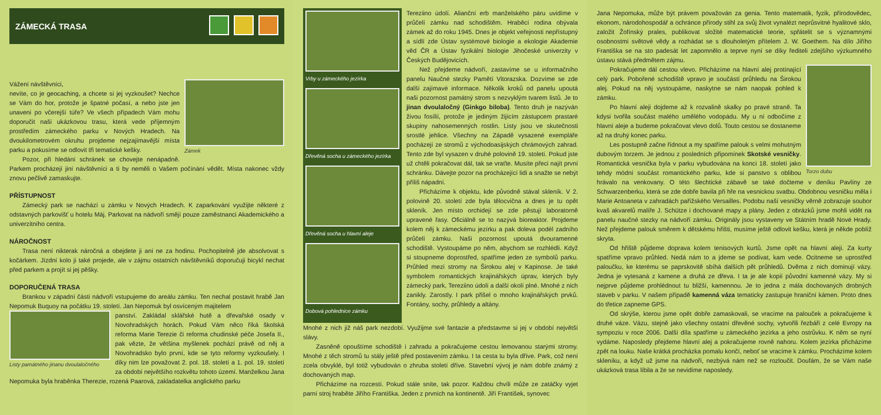ZÁMECKÁ TRASA
Zámek
Vážení návštěvníci,
nevíte, co je geocaching, a chcete si jej vyzkoušet? Nechce se Vám do hor, protože je špatné počasí, a nebo jste jen unaveni po včerejší túře? Ve všech případech Vám mohu doporučit naši ukázkovou trasu, která vede příjemným prostředím zámeckého parku v Nových Hradech. Na dvoukilometrovém okruhu projdeme nejzajímavější místa parku a pokusíme se odlovit tři tematické kešky.
Pozor, při hledání schránek se chovejte nenápadně. Parkem procházejí jiní návštěvníci a ti by neměli o Vašem počínání vědět. Místa nakonec vždy znovu pečlivě zamaskujte.
PŘÍSTUPNOST
Zámecký park se nachází u zámku v Nových Hradech. K zaparkování využijte některé z odstavných parkovišť u hotelu Máj. Parkovat na nádvoří smějí pouze zaměstnanci Akademického a univerzitního centra.
NÁROČNOST
Trasa není nikterak náročná a obejdete ji ani ne za hodinu. Pochopitelně jde absolvovat s kočárkem. Jízdní kolo ji také projede, ale v zájmu ostatních návštěvníků doporučuji bicykl nechat před parkem a projít si jej pěšky.
DOPORUČENÁ TRASA
Brankou v západní části nádvoří vstupujeme do areálu zámku. Ten nechal postavit hrabě Jan Nepomuk Buquoy na počátku 19. století. Jan Nepomuk byl osvíceným majitelem
Listy památného jinanu dvoulaločného
panství. Zakládal sklářské hutě a dřevařské osady v Novohradských horách. Pokud Vám něco říká školská reforma Marie Terezie či reforma chudinské péče Josefa II., pak vězte, že většina myšlenek pochází právě od něj a Novohradsko bylo první, kde se tyto reformy vyzkoušely. I díky nim lze považovat 2. pol. 18. století a 1. pol. 19. století za období největšího rozkvětu tohoto území. Manželkou Jana Nepomuka byla hraběnka Therezie, rozená Paarová, zakladatelka anglického parku
Vrby u zámeckého jezírka
Dřevěná socha u zámeckého jezírka
Dřevěná socha u hlavní aleje
Dobová pohlednice zámku
Tereziino údolí. Alianční erb manželského páru uvidíme v průčelí zámku nad schodištěm. Hraběcí rodina obývala zámek až do roku 1945. Dnes je objekt veřejnosti nepřístupný a sídlí zde Ústav systémové biologie a ekologie Akademie věd ČR a Ústav fyzikální biologie Jihočeské univerzity v Českých Budějovicích.
Než přejdeme nádvoří, zastavíme se u informačního panelu Naučné stezky Pamětí Vitorazska. Dozvíme se zde další zajímavé informace. Několik kroků od panelu upoutá naši pozornost památný strom s nezvyklým tvarem listů. Je to jinan dvoulaločný (Ginkgo biloba). Tento druh je nazýván živou fosílií, protože je jediným žijícím zástupcem prastaré skupiny nahosemenných rostlin. Listy jsou ve skutečnosti srostlé jehlice. Všechny na Západě vysazené exempláře pocházejí ze stromů z východoasijských chrámových zahrad. Tento zde byl vysazen v druhé polovině 19. století. Pokud jste už chtěli pokračovat dál, tak se vraťte. Musíte přeci najít první schránku. Dávejte pozor na procházející lidi a snažte se nebýt příliš nápadní.
Přicházíme k objektu, kde původně stával skleník. V 2. polovině 20. století zde byla tělocvična a dnes je tu opět skleník. Jen místo orchidejí se zde pěstují laboratorně upravené řasy. Oficiálně se to nazývá bioreaktor. Projdeme kolem něj k zámeckému jezírku a pak doleva podél zadního průčelí zámku. Naši pozornost upoutá dvouramenné schodiště. Vystoupáme po něm, abychom se rozhlédli. Když si stoupneme doprostřed, spatříme jeden ze symbolů parku. Průhled mezi stromy na Širokou alej v Kapinose. Je také symbolem romantických krajinářských úprav, kterých byly zámecký park, Tereziino údolí a další okolí plné. Mnohé z nich zanikly. Zarostly. I park přišel o mnoho krajinářských prvků. Fontány, sochy, průhledy a altány.
Mnohé z nich již náš park nezdobí. Využijme své fantazie a představme si jej v období největší slávy.
Zasněně opouštíme schodiště i zahradu a pokračujeme cestou lemovanou starými stromy. Mnohé z těch stromů tu stály ještě před postavením zámku. I ta cesta tu byla dříve. Park, což není zcela obvyklé, byl totiž vybudován o zhruba století dříve. Stavební vývoj je nám dobře známý z dochovaných map.
Přicházíme na rozcestí. Pokud stále sníte, tak pozor. Každou chvíli může ze zatáčky vyjet parní stroj hraběte Jiřího Františka. Jeden z prvních na kontinentě. Jiří František, synovec
Jana Nepomuka, může být právem považován za genia. Tento matematik, fyzik, přírodovědec, ekonom, národohospodář a ochránce přírody stihl za svůj život vynalézt neprůsvitné hyalitové sklo, založit Žofínský prales, publikovat složité matematické teorie, spřátelit se s významnými osobnostmi světové vědy a rozhádat se s dlouholetým přítelem J. W. Goethem. Na dílo Jiřího Františka se na sto padesát let zapomnělo a teprve nyní se díky řediteli zdejšího výzkumného ústavu stává předmětem zájmu.
Torzo dubu
Pokračujeme dál cestou vlevo. Přicházíme na hlavní alej protínající celý park. Pobořené schodiště vpravo je součástí průhledu na Širokou alej. Pokud na něj vystoupáme, naskytne se nám naopak pohled k zámku.
Po hlavní aleji dojdeme až k rozvalině skalky po pravé straně. Ta kdysi tvořila součást malého umělého vodopádu. My u ní odbočíme z hlavní aleje a budeme pokračovat vlevo dolů. Touto cestou se dostaneme až na druhý konec parku.
Les postupně začne řídnout a my spatříme palouk s velmi mohutným dubovým torzem. Je jednou z posledních připomínek Skotské vesničky. Romantická vesnička byla v parku vybudována na konci 18. století jako tehdy módní součást romantického parku, kde si panstvo s oblibou hrávalo na venkovany. O této šlechtické zábavě se také dočteme v deníku Pavlíny ze Schwarzenberku, která se zde dobře bavila při hře na vesnickou svatbu. Obdobnou vesničku měla i Marie Antoaneta v zahradách pařížského Versailles. Podobu naší vesničky věrně zobrazuje soubor kvaš akvarelů malíře J. Schütze i dochované mapy a plány. Jeden z obrázků jsme mohli vidět na panelu naučné stezky na nádvoří zámku. Originály jsou vystaveny ve Státním hradě Nové Hrady. Než přejdeme palouk směrem k dětskému hřišti, musíme ještě odlovit kešku, která je někde poblíž skryta.
Od hřiště půjdeme doprava kolem tenisových kurtů. Jsme opět na hlavní aleji. Za kurty spatříme vpravo průhled. Nedá nám to a jdeme se podívat, kam vede. Ocitneme se uprostřed paloučku, ke kterému se paprskovitě sbíhá dalších pět průhledů. Dvěma z nich dominují vázy. Jedna je vytesaná z kamene a druhá ze dřeva. I ta je ale kopií původní kamenné vázy. My si nejprve půjdeme prohlédnout tu bližší, kamennou. Je to jedna z mála dochovaných drobných staveb v parku. V našem případě kamenná váza tematicky zastupuje hraniční kámen. Proto dnes do třetice zapneme GPS.
Od skrýše, kterou jsme opět dobře zamaskovali, se vracíme na palouček a pokračujeme k druhé váze. Vázu, stejně jako všechny ostatní dřevěné sochy, vytvořili řezbáři z celé Evropy na sympoziu v roce 2006. Další díla spatříme u zámeckého jezírka a jeho ostrůvku. K něm se nyní vydáme. Naposledy přejdeme hlavní alej a pokračujeme rovně nahoru. Kolem jezírka přicházíme zpět na louku. Naše krátká procházka pomalu končí, neboť se vracíme k zámku. Procházíme kolem skleníku, a když už jsme na nádvoří, nezbývá nám než se rozloučit. Doufám, že se Vám naše ukázková trasa líbila a že se nevidíme naposledy.